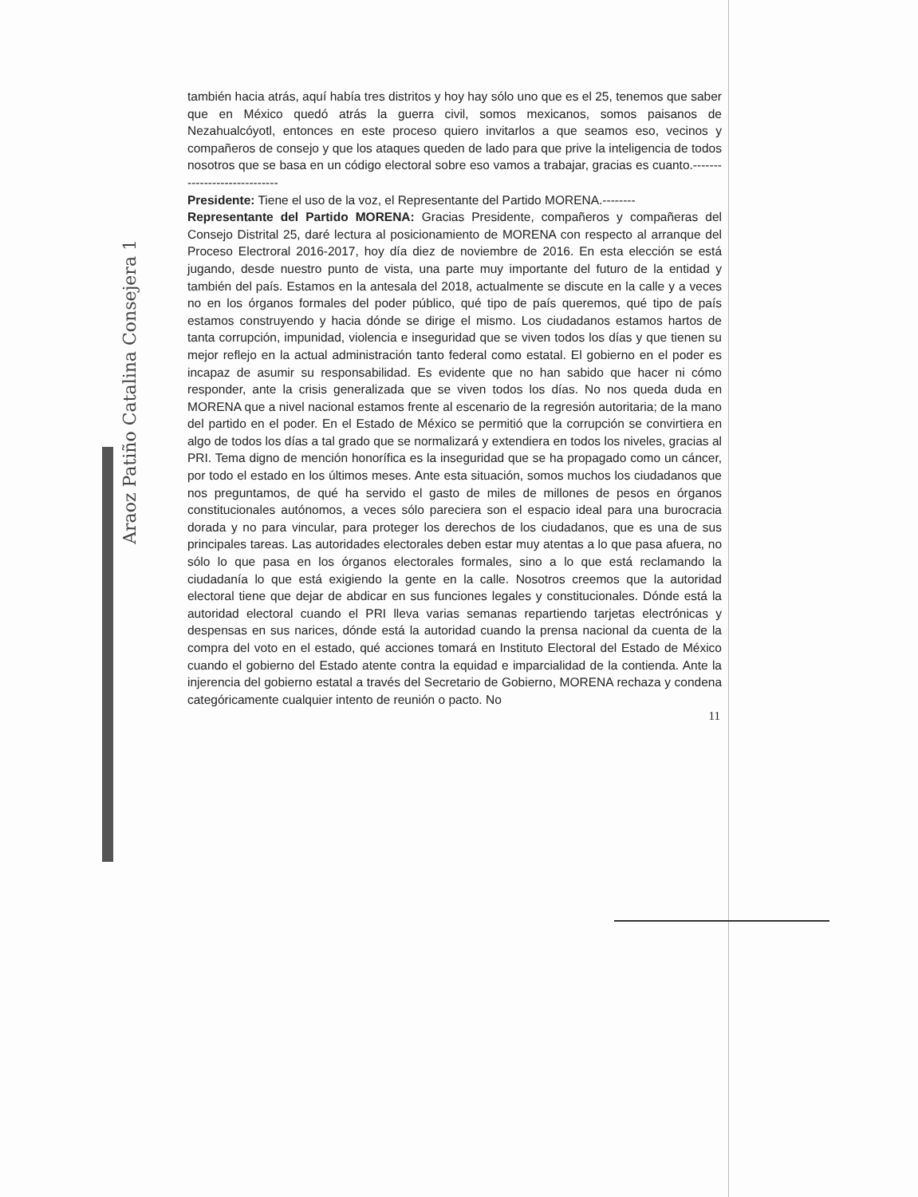también hacia atrás, aquí había tres distritos y hoy hay sólo uno que es el 25, tenemos que saber que en México quedó atrás la guerra civil, somos mexicanos, somos paisanos de Nezahualcóyotl, entonces en este proceso quiero invitarlos a que seamos eso, vecinos y compañeros de consejo y que los ataques queden de lado para que prive la inteligencia de todos nosotros que se basa en un código electoral sobre eso vamos a trabajar, gracias es cuanto.-----------------------------
Presidente: Tiene el uso de la voz, el Representante del Partido MORENA.--------
Representante del Partido MORENA: Gracias Presidente, compañeros y compañeras del Consejo Distrital 25, daré lectura al posicionamiento de MORENA con respecto al arranque del Proceso Electroral 2016-2017, hoy día diez de noviembre de 2016. En esta elección se está jugando, desde nuestro punto de vista, una parte muy importante del futuro de la entidad y también del país. Estamos en la antesala del 2018, actualmente se discute en la calle y a veces no en los órganos formales del poder público, qué tipo de país queremos, qué tipo de país estamos construyendo y hacia dónde se dirige el mismo. Los ciudadanos estamos hartos de tanta corrupción, impunidad, violencia e inseguridad que se viven todos los días y que tienen su mejor reflejo en la actual administración tanto federal como estatal. El gobierno en el poder es incapaz de asumir su responsabilidad. Es evidente que no han sabido que hacer ni cómo responder, ante la crisis generalizada que se viven todos los días. No nos queda duda en MORENA que a nivel nacional estamos frente al escenario de la regresión autoritaria; de la mano del partido en el poder. En el Estado de México se permitió que la corrupción se convirtiera en algo de todos los días a tal grado que se normalizará y extendiera en todos los niveles, gracias al PRI. Tema digno de mención honorífica es la inseguridad que se ha propagado como un cáncer, por todo el estado en los últimos meses. Ante esta situación, somos muchos los ciudadanos que nos preguntamos, de qué ha servido el gasto de miles de millones de pesos en órganos constitucionales autónomos, a veces sólo pareciera son el espacio ideal para una burocracia dorada y no para vincular, para proteger los derechos de los ciudadanos, que es una de sus principales tareas. Las autoridades electorales deben estar muy atentas a lo que pasa afuera, no sólo lo que pasa en los órganos electorales formales, sino a lo que está reclamando la ciudadanía lo que está exigiendo la gente en la calle. Nosotros creemos que la autoridad electoral tiene que dejar de abdicar en sus funciones legales y constitucionales. Dónde está la autoridad electoral cuando el PRI lleva varias semanas repartiendo tarjetas electrónicas y despensas en sus narices, dónde está la autoridad cuando la prensa nacional da cuenta de la compra del voto en el estado, qué acciones tomará en Instituto Electoral del Estado de México cuando el gobierno del Estado atente contra la equidad e imparcialidad de la contienda. Ante la injerencia del gobierno estatal a través del Secretario de Gobierno, MORENA rechaza y condena categóricamente cualquier intento de reunión o pacto. No
11
Araoz Patiño Catalina Consejera 1